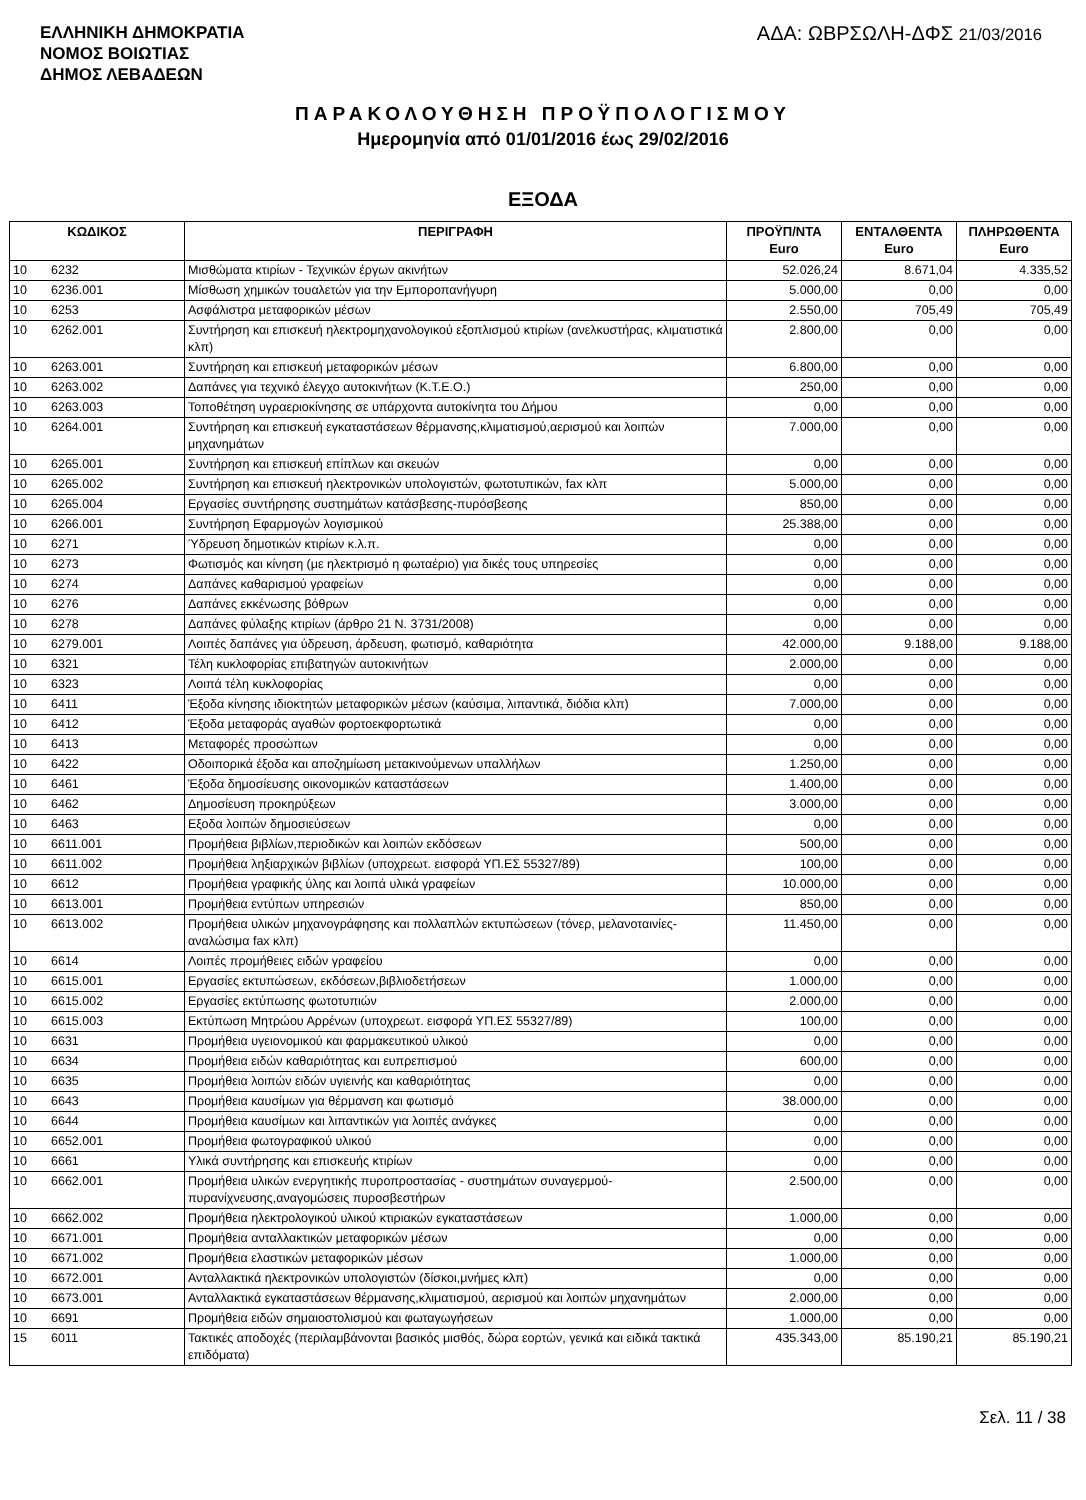ΕΛΛΗΝΙΚΗ ΔΗΜΟΚΡΑΤΙΑ
ΝΟΜΟΣ ΒΟΙΩΤΙΑΣ
ΔΗΜΟΣ ΛΕΒΑΔΕΩΝ
ΑΔΑ: ΩΒΡΣΩΛΗ-ΔΦΣ 21/03/2016
ΠΑΡΑΚΟΛΟΥΘΗΣΗ ΠΡΟΫΠΟΛΟΓΙΣΜΟΥ
Ημερομηνία από 01/01/2016 έως 29/02/2016
ΕΞΟΔΑ
| ΚΩΔΙΚΟΣ | | ΠΕΡΙΓΡΑΦΗ | ΠΡΟΫΠ/ΝΤΑ Euro | ΕΝΤΑΛΘΕΝΤΑ Euro | ΠΛΗΡΩΘΕΝΤΑ Euro |
| --- | --- | --- | --- | --- | --- |
| 10 | 6232 | Μισθώματα κτιρίων - Τεχνικών έργων ακινήτων | 52.026,24 | 8.671,04 | 4.335,52 |
| 10 | 6236.001 | Μίσθωση χημικών τουαλετών για την Εμποροπανήγυρη | 5.000,00 | 0,00 | 0,00 |
| 10 | 6253 | Ασφάλιστρα μεταφορικών μέσων | 2.550,00 | 705,49 | 705,49 |
| 10 | 6262.001 | Συντήρηση και επισκευή ηλεκτρομηχανολογικού εξοπλισμού κτιρίων (ανελκυστήρας, κλιματιστικά κλπ) | 2.800,00 | 0,00 | 0,00 |
| 10 | 6263.001 | Συντήρηση και επισκευή μεταφορικών μέσων | 6.800,00 | 0,00 | 0,00 |
| 10 | 6263.002 | Δαπάνες για τεχνικό έλεγχο αυτοκινήτων (Κ.Τ.Ε.Ο.) | 250,00 | 0,00 | 0,00 |
| 10 | 6263.003 | Τοποθέτηση υγραεριοκίνησης σε υπάρχοντα αυτοκίνητα του Δήμου | 0,00 | 0,00 | 0,00 |
| 10 | 6264.001 | Συντήρηση και επισκευή εγκαταστάσεων θέρμανσης,κλιματισμού,αερισμού και λοιπών μηχανημάτων | 7.000,00 | 0,00 | 0,00 |
| 10 | 6265.001 | Συντήρηση και επισκευή επίπλων και σκευών | 0,00 | 0,00 | 0,00 |
| 10 | 6265.002 | Συντήρηση και επισκευή ηλεκτρονικών υπολογιστών, φωτοτυπικών, fax κλπ | 5.000,00 | 0,00 | 0,00 |
| 10 | 6265.004 | Εργασίες συντήρησης συστημάτων κατάσβεσης-πυρόσβεσης | 850,00 | 0,00 | 0,00 |
| 10 | 6266.001 | Συντήρηση Εφαρμογών λογισμικού | 25.388,00 | 0,00 | 0,00 |
| 10 | 6271 | Ύδρευση δημοτικών κτιρίων κ.λ.π. | 0,00 | 0,00 | 0,00 |
| 10 | 6273 | Φωτισμός και κίνηση (με ηλεκτρισμό η φωταέριο) για δικές τους υπηρεσίες | 0,00 | 0,00 | 0,00 |
| 10 | 6274 | Δαπάνες καθαρισμού γραφείων | 0,00 | 0,00 | 0,00 |
| 10 | 6276 | Δαπάνες εκκένωσης βόθρων | 0,00 | 0,00 | 0,00 |
| 10 | 6278 | Δαπάνες φύλαξης κτιρίων (άρθρο 21 Ν. 3731/2008) | 0,00 | 0,00 | 0,00 |
| 10 | 6279.001 | Λοιπές δαπάνες για ύδρευση, άρδευση, φωτισμό, καθαριότητα | 42.000,00 | 9.188,00 | 9.188,00 |
| 10 | 6321 | Τέλη κυκλοφορίας επιβατηγών αυτοκινήτων | 2.000,00 | 0,00 | 0,00 |
| 10 | 6323 | Λοιπά τέλη κυκλοφορίας | 0,00 | 0,00 | 0,00 |
| 10 | 6411 | Έξοδα κίνησης ιδιοκτητών μεταφορικών μέσων (καύσιμα, λιπαντικά, διόδια κλπ) | 7.000,00 | 0,00 | 0,00 |
| 10 | 6412 | Έξοδα μεταφοράς αγαθών φορτοεκφορτωτικά | 0,00 | 0,00 | 0,00 |
| 10 | 6413 | Μεταφορές προσώπων | 0,00 | 0,00 | 0,00 |
| 10 | 6422 | Οδοιπορικά έξοδα και αποζημίωση μετακινούμενων υπαλλήλων | 1.250,00 | 0,00 | 0,00 |
| 10 | 6461 | Έξοδα δημοσίευσης οικονομικών καταστάσεων | 1.400,00 | 0,00 | 0,00 |
| 10 | 6462 | Δημοσίευση προκηρύξεων | 3.000,00 | 0,00 | 0,00 |
| 10 | 6463 | Εξοδα λοιπών δημοσιεύσεων | 0,00 | 0,00 | 0,00 |
| 10 | 6611.001 | Προμήθεια βιβλίων,περιοδικών και λοιπών εκδόσεων | 500,00 | 0,00 | 0,00 |
| 10 | 6611.002 | Προμήθεια ληξιαρχικών βιβλίων (υποχρεωτ. εισφορά ΥΠ.ΕΣ 55327/89) | 100,00 | 0,00 | 0,00 |
| 10 | 6612 | Προμήθεια γραφικής ύλης και λοιπά υλικά γραφείων | 10.000,00 | 0,00 | 0,00 |
| 10 | 6613.001 | Προμήθεια εντύπων υπηρεσιών | 850,00 | 0,00 | 0,00 |
| 10 | 6613.002 | Προμήθεια υλικών μηχανογράφησης και πολλαπλών εκτυπώσεων (τόνερ, μελανοταινίες-αναλώσιμα fax κλπ) | 11.450,00 | 0,00 | 0,00 |
| 10 | 6614 | Λοιπές προμήθειες ειδών γραφείου | 0,00 | 0,00 | 0,00 |
| 10 | 6615.001 | Εργασίες εκτυπώσεων, εκδόσεων,βιβλιοδετήσεων | 1.000,00 | 0,00 | 0,00 |
| 10 | 6615.002 | Εργασίες εκτύπωσης φωτοτυπιών | 2.000,00 | 0,00 | 0,00 |
| 10 | 6615.003 | Εκτύπωση Μητρώου Αρρένων (υποχρεωτ. εισφορά ΥΠ.ΕΣ 55327/89) | 100,00 | 0,00 | 0,00 |
| 10 | 6631 | Προμήθεια υγειονομικού και φαρμακευτικού υλικού | 0,00 | 0,00 | 0,00 |
| 10 | 6634 | Προμήθεια ειδών καθαριότητας και ευπρεπισμού | 600,00 | 0,00 | 0,00 |
| 10 | 6635 | Προμήθεια λοιπών ειδών υγιεινής και καθαριότητας | 0,00 | 0,00 | 0,00 |
| 10 | 6643 | Προμήθεια καυσίμων για θέρμανση και φωτισμό | 38.000,00 | 0,00 | 0,00 |
| 10 | 6644 | Προμήθεια καυσίμων και λιπαντικών για λοιπές ανάγκες | 0,00 | 0,00 | 0,00 |
| 10 | 6652.001 | Προμήθεια φωτογραφικού υλικού | 0,00 | 0,00 | 0,00 |
| 10 | 6661 | Υλικά συντήρησης και επισκευής κτιρίων | 0,00 | 0,00 | 0,00 |
| 10 | 6662.001 | Προμήθεια υλικών ενεργητικής πυροπροστασίας - συστημάτων συναγερμού-πυρανίχνευσης,αναγομώσεις πυροσβεστήρων | 2.500,00 | 0,00 | 0,00 |
| 10 | 6662.002 | Προμήθεια ηλεκτρολογικού υλικού κτιριακών εγκαταστάσεων | 1.000,00 | 0,00 | 0,00 |
| 10 | 6671.001 | Προμήθεια ανταλλακτικών μεταφορικών μέσων | 0,00 | 0,00 | 0,00 |
| 10 | 6671.002 | Προμήθεια ελαστικών μεταφορικών μέσων | 1.000,00 | 0,00 | 0,00 |
| 10 | 6672.001 | Ανταλλακτικά ηλεκτρονικών υπολογιστών (δίσκοι,μνήμες κλπ) | 0,00 | 0,00 | 0,00 |
| 10 | 6673.001 | Ανταλλακτικά εγκαταστάσεων θέρμανσης,κλιματισμού, αερισμού και λοιπών μηχανημάτων | 2.000,00 | 0,00 | 0,00 |
| 10 | 6691 | Προμήθεια ειδών σημαιοστολισμού και φωταγωγήσεων | 1.000,00 | 0,00 | 0,00 |
| 15 | 6011 | Τακτικές αποδοχές (περιλαμβάνονται βασικός μισθός, δώρα εορτών, γενικά και ειδικά τακτικά επιδόματα) | 435.343,00 | 85.190,21 | 85.190,21 |
Σελ. 11 / 38